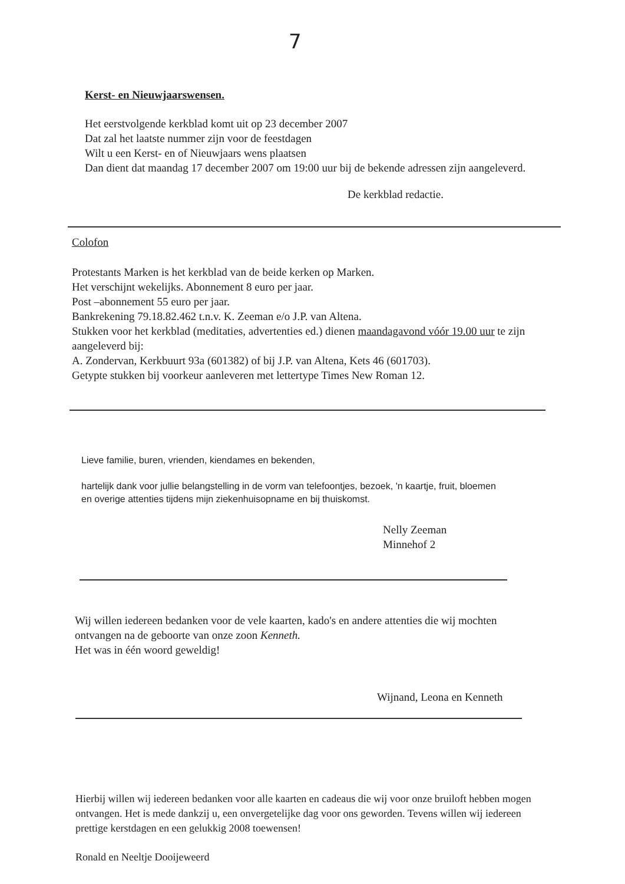7
Kerst- en Nieuwjaarswensen.
Het eerstvolgende kerkblad komt uit op 23 december 2007
Dat zal het laatste nummer zijn voor de feestdagen
Wilt u een Kerst- en of Nieuwjaars wens plaatsen
Dan dient dat maandag 17 december 2007 om 19:00 uur bij de bekende adressen zijn aangeleverd.
De kerkblad redactie.
Colofon
Protestants Marken is het kerkblad van de beide kerken op Marken.
Het verschijnt wekelijks. Abonnement 8 euro per jaar.
Post –abonnement 55 euro per jaar.
Bankrekening 79.18.82.462 t.n.v. K. Zeeman e/o J.P. van Altena.
Stukken voor het kerkblad (meditaties, advertenties ed.) dienen maandagavond vóór 19.00 uur te zijn aangeleverd bij:
A. Zondervan, Kerkbuurt 93a (601382) of bij J.P. van Altena, Kets 46 (601703).
Getypte stukken bij voorkeur aanleveren met lettertype Times New Roman 12.
Lieve familie, buren, vrienden, kiendames en bekenden,
hartelijk dank voor jullie belangstelling in de vorm van telefoontjes, bezoek, 'n kaartje, fruit, bloemen en overige attenties tijdens mijn ziekenhuisopname en bij thuiskomst.
Nelly Zeeman
Minnehof 2
Wij willen iedereen bedanken voor de vele kaarten, kado's en andere attenties die wij mochten ontvangen na de geboorte van onze zoon Kenneth.
Het was in één woord geweldig!
Wijnand, Leona en Kenneth
Hierbij willen wij iedereen bedanken voor alle kaarten en cadeaus die wij voor onze bruiloft hebben mogen ontvangen. Het is mede dankzij u, een onvergetelijke dag voor ons geworden. Tevens willen wij iedereen prettige kerstdagen en een gelukkig 2008 toewensen!
Ronald en Neeltje Dooijeweerd